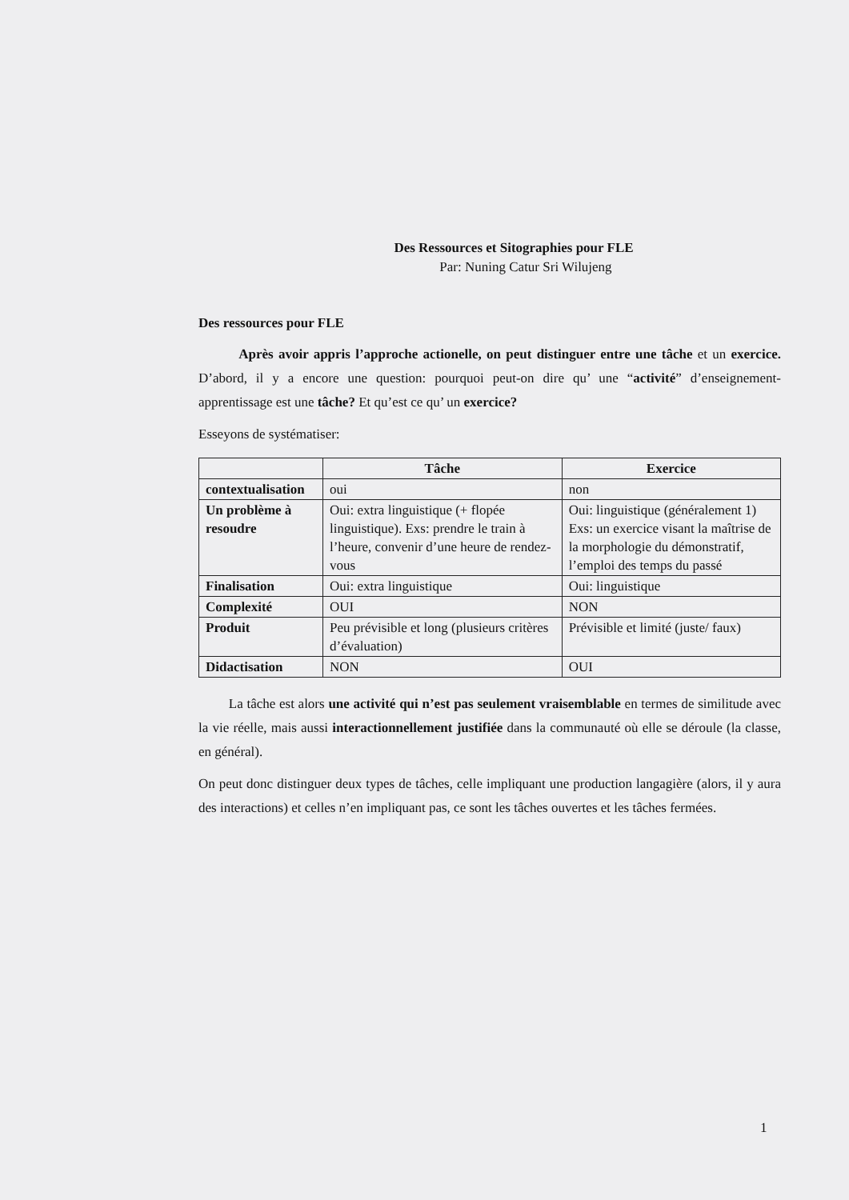Des Ressources et Sitographies pour FLE
Par: Nuning Catur Sri Wilujeng
Des ressources pour FLE
Après avoir appris l’approche actionelle, on peut distinguer entre une tâche et un exercice. D’abord, il y a encore une question: pourquoi peut-on dire qu’ une “activité” d’enseignement-apprentissage est une tâche? Et qu’est ce qu’ un exercice?
Esseyons de systématiser:
| | Tâche | Exercice |
| --- | --- | --- |
| contextualisation | oui | non |
| Un problème à resoudre | Oui: extra linguistique (+ flopée linguistique). Exs: prendre le train à l’heure, convenir d’une heure de rendez-vous | Oui: linguistique (généralement 1) Exs: un exercice visant la maîtrise de la morphologie du démonstratif, l’emploi des temps du passé |
| Finalisation | Oui: extra linguistique | Oui: linguistique |
| Complexité | OUI | NON |
| Produit | Peu prévisible et long (plusieurs critères d’évaluation) | Prévisible et limité (juste/ faux) |
| Didactisation | NON | OUI |
La tâche est alors une activité qui n’est pas seulement vraisemblable en termes de similitude avec la vie réelle, mais aussi interactionnellement justifiée dans la communauté où elle se déroule (la classe, en général).
On peut donc distinguer deux types de tâches, celle impliquant une production langagière (alors, il y aura des interactions) et celles n’en impliquant pas, ce sont les tâches ouvertes et les tâches fermées.
1